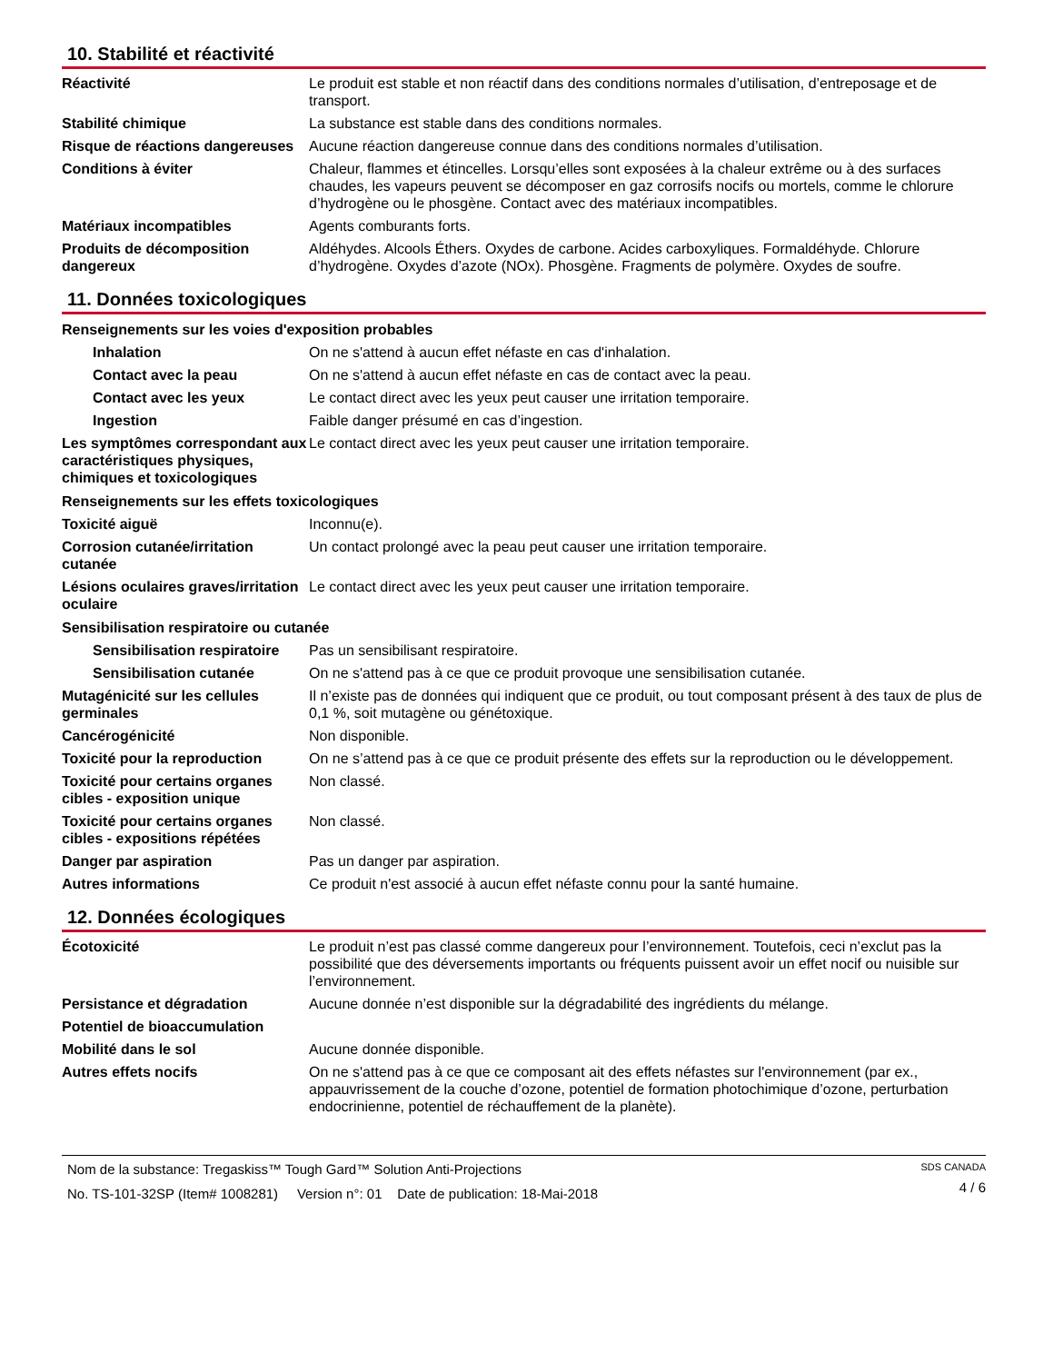10. Stabilité et réactivité
Réactivité Le produit est stable et non réactif dans des conditions normales d’utilisation, d’entreposage et de transport.
Stabilité chimique La substance est stable dans des conditions normales.
Risque de réactions dangereuses
Aucune réaction dangereuse connue dans des conditions normales d’utilisation.
Conditions à éviter Chaleur, flammes et étincelles. Lorsqu’elles sont exposées à la chaleur extrême ou à des surfaces chaudes, les vapeurs peuvent se décomposer en gaz corrosifs nocifs ou mortels, comme le chlorure d’hydrogène ou le phosgène. Contact avec des matériaux incompatibles.
Matériaux incompatibles Agents comburants forts.
Produits de décomposition dangereux
Aldéhydes. Alcools Éthers. Oxydes de carbone. Acides carboxyliques. Formaldéhyde. Chlorure d’hydrogène. Oxydes d’azote (NOx). Phosgène. Fragments de polymère. Oxydes de soufre.
11. Données toxicologiques
Renseignements sur les voies d'exposition probables
Inhalation On ne s'attend à aucun effet néfaste en cas d'inhalation.
Contact avec la peau On ne s'attend à aucun effet néfaste en cas de contact avec la peau.
Contact avec les yeux Le contact direct avec les yeux peut causer une irritation temporaire.
Ingestion Faible danger présumé en cas d’ingestion.
Les symptômes correspondant aux caractéristiques physiques, chimiques et toxicologiques
Le contact direct avec les yeux peut causer une irritation temporaire.
Renseignements sur les effets toxicologiques
Toxicité aiguë Inconnu(e).
Corrosion cutanée/irritation cutanée
Un contact prolongé avec la peau peut causer une irritation temporaire.
Lésions oculaires graves/irritation oculaire
Le contact direct avec les yeux peut causer une irritation temporaire.
Sensibilisation respiratoire ou cutanée
Sensibilisation respiratoire
Pas un sensibilisant respiratoire.
Sensibilisation cutanée On ne s'attend pas à ce que ce produit provoque une sensibilisation cutanée.
Mutagénicité sur les cellules germinales
Il n’existe pas de données qui indiquent que ce produit, ou tout composant présent à des taux de plus de 0,1 %, soit mutagène ou génétoxique.
Cancérogénicité Non disponible.
Toxicité pour la reproduction
On ne s’attend pas à ce que ce produit présente des effets sur la reproduction ou le développement.
Toxicité pour certains organes cibles - exposition unique
Non classé.
Toxicité pour certains organes cibles - expositions répétées
Non classé.
Danger par aspiration Pas un danger par aspiration.
Autres informations Ce produit n'est associé à aucun effet néfaste connu pour la santé humaine.
12. Données écologiques
Écotoxicité Le produit n’est pas classé comme dangereux pour l’environnement. Toutefois, ceci n’exclut pas la possibilité que des déversements importants ou fréquents puissent avoir un effet nocif ou nuisible sur l’environnement.
Persistance et dégradation Aucune donnée n’est disponible sur la dégradabilité des ingrédients du mélange.
Potentiel de bioaccumulation
Mobilité dans le sol Aucune donnée disponible.
Autres effets nocifs On ne s'attend pas à ce que ce composant ait des effets néfastes sur l'environnement (par ex., appauvrissement de la couche d’ozone, potentiel de formation photochimique d’ozone, perturbation endocrinienne, potentiel de réchauffement de la planète).
Nom de la substance: Tregaskiss™ Tough Gard™ Solution Anti-Projections
No. TS-101-32SP (Item# 1008281) Version n°: 01 Date de publication: 18-Mai-2018
SDS CANADA
4 / 6